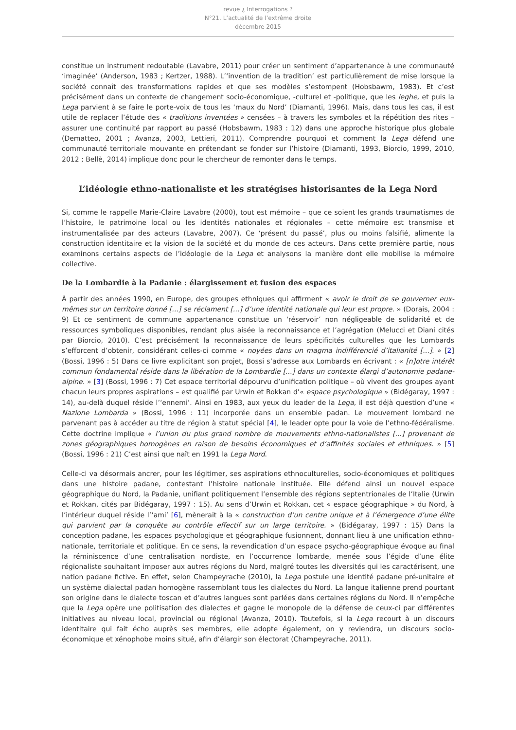revue ¿ Interrogations ?
N°21. L’actualité de l’extrême droite
décembre 2015
constitue un instrument redoutable (Lavabre, 2011) pour créer un sentiment d’appartenance à une communauté ‘imaginée’ (Anderson, 1983 ; Kertzer, 1988). L’‘invention de la tradition’ est particulièrement de mise lorsque la société connaît des transformations rapides et que ses modèles s’estompent (Hobsbawm, 1983). Et c’est précisément dans un contexte de changement socio-économique, -culturel et -politique, que les leghe, et puis la Lega parvient à se faire le porte-voix de tous les ‘maux du Nord’ (Diamanti, 1996). Mais, dans tous les cas, il est utile de replacer l’étude des « traditions inventées » censées – à travers les symboles et la répétition des rites – assurer une continuité par rapport au passé (Hobsbawm, 1983 : 12) dans une approche historique plus globale (Dematteo, 2001 ; Avanza, 2003, Lettieri, 2011). Comprendre pourquoi et comment la Lega défend une communauté territoriale mouvante en prétendant se fonder sur l’histoire (Diamanti, 1993, Biorcio, 1999, 2010, 2012 ; Bellè, 2014) implique donc pour le chercheur de remonter dans le temps.
L’idéologie ethno-nationaliste et les stratégises historisantes de la Lega Nord
Si, comme le rappelle Marie-Claire Lavabre (2000), tout est mémoire – que ce soient les grands traumatismes de l’histoire, le patrimoine local ou les identités nationales et régionales – cette mémoire est transmise et instrumentalisée par des acteurs (Lavabre, 2007). Ce ‘présent du passé’, plus ou moins falsifié, alimente la construction identitaire et la vision de la société et du monde de ces acteurs. Dans cette première partie, nous examinons certains aspects de l’idéologie de la Lega et analysons la manière dont elle mobilise la mémoire collective.
De la Lombardie à la Padanie : élargissement et fusion des espaces
À partir des années 1990, en Europe, des groupes ethniques qui affirment « avoir le droit de se gouverner eux-mêmes sur un territoire donné [...] se réclament [...] d’une identité nationale qui leur est propre. » (Dorais, 2004 : 9) Et ce sentiment de commune appartenance constitue un ‘réservoir’ non négligeable de solidarité et de ressources symboliques disponibles, rendant plus aisée la reconnaissance et l’agrégation (Melucci et Diani cités par Biorcio, 2010). C’est précisément la reconnaissance de leurs spécificités culturelles que les Lombards s’efforcent d’obtenir, considérant celles-ci comme « noyées dans un magma indifférencié d’italianité [...]. » [2] (Bossi, 1996 : 5) Dans ce livre explicitant son projet, Bossi s’adresse aux Lombards en écrivant : « [n]otre intérêt commun fondamental réside dans la libération de la Lombardie [...] dans un contexte élargi d’autonomie padane-alpine. » [3] (Bossi, 1996 : 7) Cet espace territorial dépourvu d’unification politique – où vivent des groupes ayant chacun leurs propres aspirations – est qualifié par Urwin et Rokkan d’« espace psychologique » (Bidégaray, 1997 : 14), au-delà duquel réside l’‘ennemi’. Ainsi en 1983, aux yeux du leader de la Lega, il est déjà question d’une « Nazione Lombarda » (Bossi, 1996 : 11) incorporée dans un ensemble padan. Le mouvement lombard ne parvenant pas à accéder au titre de région à statut spécial [4], le leader opte pour la voie de l’ethno-fédéralisme. Cette doctrine implique « l’union du plus grand nombre de mouvements ethno-nationalistes [...] provenant de zones géographiques homogènes en raison de besoins économiques et d’affinités sociales et ethniques. » [5] (Bossi, 1996 : 21) C’est ainsi que naît en 1991 la Lega Nord.
Celle-ci va désormais ancrer, pour les légitimer, ses aspirations ethnoculturelles, socio-économiques et politiques dans une histoire padane, contestant l’histoire nationale instituée. Elle défend ainsi un nouvel espace géographique du Nord, la Padanie, unifiant politiquement l’ensemble des régions septentrionales de l’Italie (Urwin et Rokkan, cités par Bidégaray, 1997 : 15). Au sens d’Urwin et Rokkan, cet « espace géographique » du Nord, à l’intérieur duquel réside l’‘ami’ [6], mènerait à la « construction d’un centre unique et à l’émergence d’une élite qui parvient par la conquête au contrôle effectif sur un large territoire. » (Bidégaray, 1997 : 15) Dans la conception padane, les espaces psychologique et géographique fusionnent, donnant lieu à une unification ethno-nationale, territoriale et politique. En ce sens, la revendication d’un espace psycho-géographique évoque au final la réminiscence d’une centralisation nordiste, en l’occurrence lombarde, menée sous l’égide d’une élite régionaliste souhaitant imposer aux autres régions du Nord, malgré toutes les diversités qui les caractérisent, une nation padane fictive. En effet, selon Champeyrache (2010), la Lega postule une identité padane pré-unitaire et un système dialectal padan homogène rassemblant tous les dialectes du Nord. La langue italienne prend pourtant son origine dans le dialecte toscan et d’autres langues sont parlées dans certaines régions du Nord. Il n’empêche que la Lega opère une politisation des dialectes et gagne le monopole de la défense de ceux-ci par différentes initiatives au niveau local, provincial ou régional (Avanza, 2010). Toutefois, si la Lega recourt à un discours identitaire qui fait écho auprès ses membres, elle adopte également, on y reviendra, un discours socio-économique et xénophobe moins situé, afin d’élargir son électorat (Champeyrache, 2011).